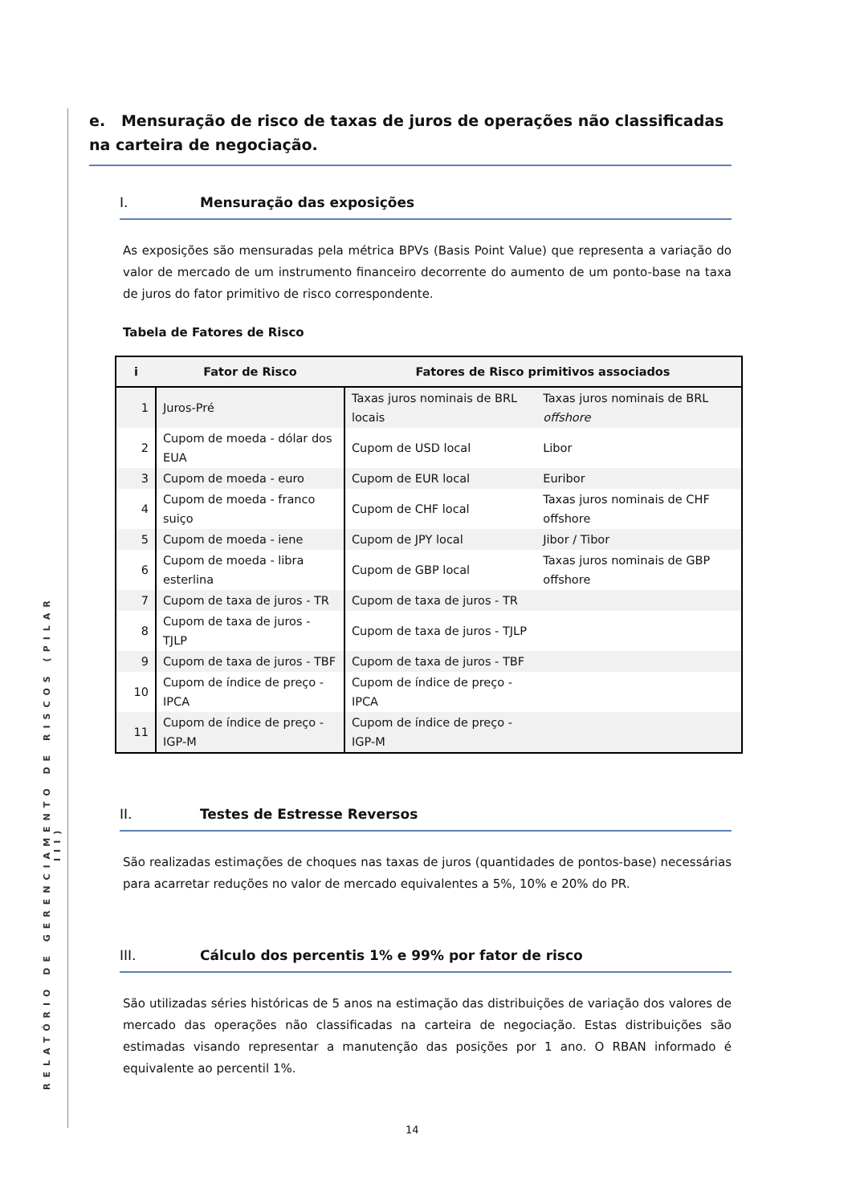RELATÓRIO DE GERENCIAMENTO DE RISCOS (PILAR III)
e. Mensuração de risco de taxas de juros de operações não classificadas na carteira de negociação.
I. Mensuração das exposições
As exposições são mensuradas pela métrica BPVs (Basis Point Value) que representa a variação do valor de mercado de um instrumento financeiro decorrente do aumento de um ponto-base na taxa de juros do fator primitivo de risco correspondente.
Tabela de Fatores de Risco
| i | Fator de Risco | Fatores de Risco primitivos associados | |
| --- | --- | --- | --- |
| 1 | Juros-Pré | Taxas juros nominais de BRL locais | Taxas juros nominais de BRL offshore |
| 2 | Cupom de moeda - dólar dos EUA | Cupom de USD local | Libor |
| 3 | Cupom de moeda - euro | Cupom de EUR local | Euribor |
| 4 | Cupom de moeda - franco suiço | Cupom de CHF local | Taxas juros nominais de CHF offshore |
| 5 | Cupom de moeda - iene | Cupom de JPY local | Jibor / Tibor |
| 6 | Cupom de moeda - libra esterlina | Cupom de GBP local | Taxas juros nominais de GBP offshore |
| 7 | Cupom de taxa de juros - TR | Cupom de taxa de juros - TR | |
| 8 | Cupom de taxa de juros - TJLP | Cupom de taxa de juros - TJLP | |
| 9 | Cupom de taxa de juros - TBF | Cupom de taxa de juros - TBF | |
| 10 | Cupom de índice de preço - IPCA | Cupom de índice de preço - IPCA | |
| 11 | Cupom de índice de preço - IGP-M | Cupom de índice de preço - IGP-M | |
II. Testes de Estresse Reversos
São realizadas estimações de choques nas taxas de juros (quantidades de pontos-base) necessárias para acarretar reduções no valor de mercado equivalentes a 5%, 10% e 20% do PR.
III. Cálculo dos percentis 1% e 99% por fator de risco
São utilizadas séries históricas de 5 anos na estimação das distribuições de variação dos valores de mercado das operações não classificadas na carteira de negociação. Estas distribuições são estimadas visando representar a manutenção das posições por 1 ano. O RBAN informado é equivalente ao percentil 1%.
14